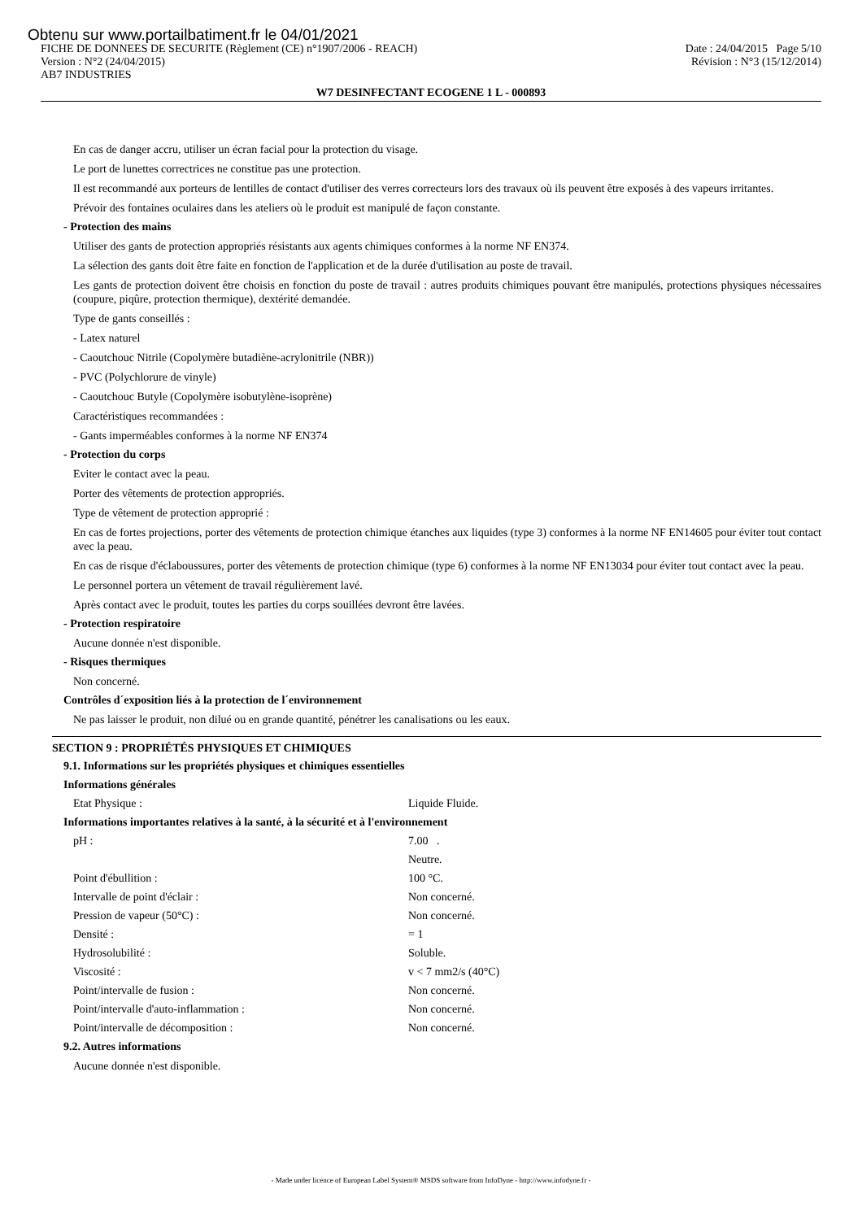Obtenu sur www.portailbatiment.fr le 04/01/2021
FICHE DE DONNEES DE SECURITE (Règlement (CE) n°1907/2006 - REACH) Date : 24/04/2015 Page 5/10
Version : N°2 (24/04/2015) Révision : N°3 (15/12/2014)
AB7 INDUSTRIES
W7 DESINFECTANT ECOGENE 1 L - 000893
En cas de danger accru, utiliser un écran facial pour la protection du visage.
Le port de lunettes correctrices ne constitue pas une protection.
Il est recommandé aux porteurs de lentilles de contact d'utiliser des verres correcteurs lors des travaux où ils peuvent être exposés à des vapeurs irritantes.
Prévoir des fontaines oculaires dans les ateliers où le produit est manipulé de façon constante.
- Protection des mains
Utiliser des gants de protection appropriés résistants aux agents chimiques conformes à la norme NF EN374.
La sélection des gants doit être faite en fonction de l'application et de la durée d'utilisation au poste de travail.
Les gants de protection doivent être choisis en fonction du poste de travail : autres produits chimiques pouvant être manipulés, protections physiques nécessaires (coupure, piqûre, protection thermique), dextérité demandée.
Type de gants conseillés :
- Latex naturel
- Caoutchouc Nitrile (Copolymère butadiène-acrylonitrile (NBR))
- PVC (Polychlorure de vinyle)
- Caoutchouc Butyle (Copolymère isobutylène-isoprène)
Caractéristiques recommandées :
- Gants imperméables conformes à la norme NF EN374
- Protection du corps
Eviter le contact avec la peau.
Porter des vêtements de protection appropriés.
Type de vêtement de protection approprié :
En cas de fortes projections, porter des vêtements de protection chimique étanches aux liquides (type 3) conformes à la norme NF EN14605 pour éviter tout contact avec la peau.
En cas de risque d'éclaboussures, porter des vêtements de protection chimique (type 6) conformes à la norme NF EN13034 pour éviter tout contact avec la peau.
Le personnel portera un vêtement de travail régulièrement lavé.
Après contact avec le produit, toutes les parties du corps souillées devront être lavées.
- Protection respiratoire
Aucune donnée n'est disponible.
- Risques thermiques
Non concerné.
Contrôles d´exposition liés à la protection de l´environnement
Ne pas laisser le produit, non dilué ou en grande quantité, pénétrer les canalisations ou les eaux.
SECTION 9 : PROPRIÉTÉS PHYSIQUES ET CHIMIQUES
9.1. Informations sur les propriétés physiques et chimiques essentielles
Informations générales
Etat Physique : Liquide Fluide.
Informations importantes relatives à la santé, à la sécurité et à l'environnement
pH : 7.00 .
Neutre.
Point d'ébullition : 100 °C.
Intervalle de point d'éclair : Non concerné.
Pression de vapeur (50°C) : Non concerné.
Densité : = 1
Hydrosolubilité : Soluble.
Viscosité : v < 7 mm2/s (40°C)
Point/intervalle de fusion : Non concerné.
Point/intervalle d'auto-inflammation : Non concerné.
Point/intervalle de décomposition : Non concerné.
9.2. Autres informations
Aucune donnée n'est disponible.
- Made under licence of European Label System® MSDS software from InfoDyne - http://www.infodyne.fr -